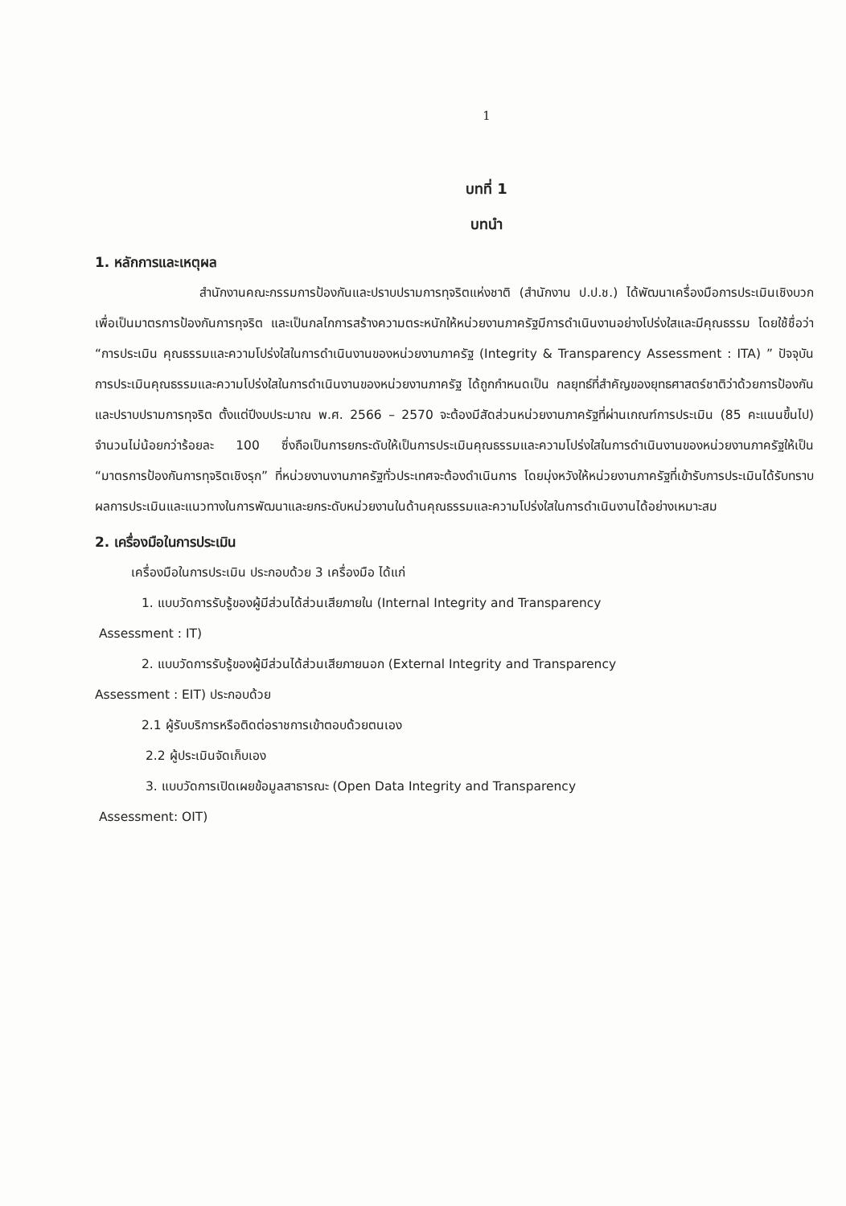1
บทที่ 1
บทนำ
1. หลักการและเหตุผล
สำนักงานคณะกรรมการป้องกันและปราบปรามการทุจริตแห่งชาติ (สำนักงาน ป.ป.ช.) ได้พัฒนาเครื่องมือการประเมินเชิงบวกเพื่อเป็นมาตรการป้องกันการทุจริต และเป็นกลไกการสร้างความตระหนักให้หน่วยงานภาครัฐมีการดำเนินงานอย่างโปร่งใสและมีคุณธรรม โดยใช้ชื่อว่า “การประเมิน คุณธรรมและความโปร่งใสในการดำเนินงานของหน่วยงานภาครัฐ (Integrity & Transparency Assessment : ITA) ” ปัจจุบันการประเมินคุณธรรมและความโปร่งใสในการดำเนินงานของหน่วยงานภาครัฐ ได้ถูกกำหนดเป็น กลยุทธ์ที่สำคัญของยุทธศาสตร์ชาติว่าด้วยการป้องกันและปราบปรามการทุจริต ตั้งแต่ปีงบประมาณ พ.ศ. 2566 – 2570 จะต้องมีสัดส่วนหน่วยงานภาครัฐที่ผ่านเกณฑ์การประเมิน (85 คะแนนขึ้นไป) จำนวนไม่น้อยกว่าร้อยละ 100 ซึ่งถือเป็นการยกระดับให้เป็นการประเมินคุณธรรมและความโปร่งใสในการดำเนินงานของหน่วยงานภาครัฐให้เป็น “มาตรการป้องกันการทุจริตเชิงรุก” ที่หน่วยงานงานภาครัฐทั่วประเทศจะต้องดำเนินการ โดยมุ่งหวังให้หน่วยงานภาครัฐที่เข้ารับการประเมินได้รับทราบผลการประเมินและแนวทางในการพัฒนาและยกระดับหน่วยงานในด้านคุณธรรมและความโปร่งใสในการดำเนินงานได้อย่างเหมาะสม
2. เครื่องมือในการประเมิน
เครื่องมือในการประเมิน ประกอบด้วย 3 เครื่องมือ ได้แก่
1. แบบวัดการรับรู้ของผู้มีส่วนได้ส่วนเสียภายใน (Internal Integrity and Transparency
Assessment : IT)
2. แบบวัดการรับรู้ของผู้มีส่วนได้ส่วนเสียภายนอก (External Integrity and Transparency
Assessment : EIT) ประกอบด้วย
2.1 ผู้รับบริการหรือติดต่อราชการเข้าตอบด้วยตนเอง
2.2 ผู้ประเมินจัดเก็บเอง
3. แบบวัดการเปิดเผยข้อมูลสาธารณะ (Open Data Integrity and Transparency
Assessment: OIT)